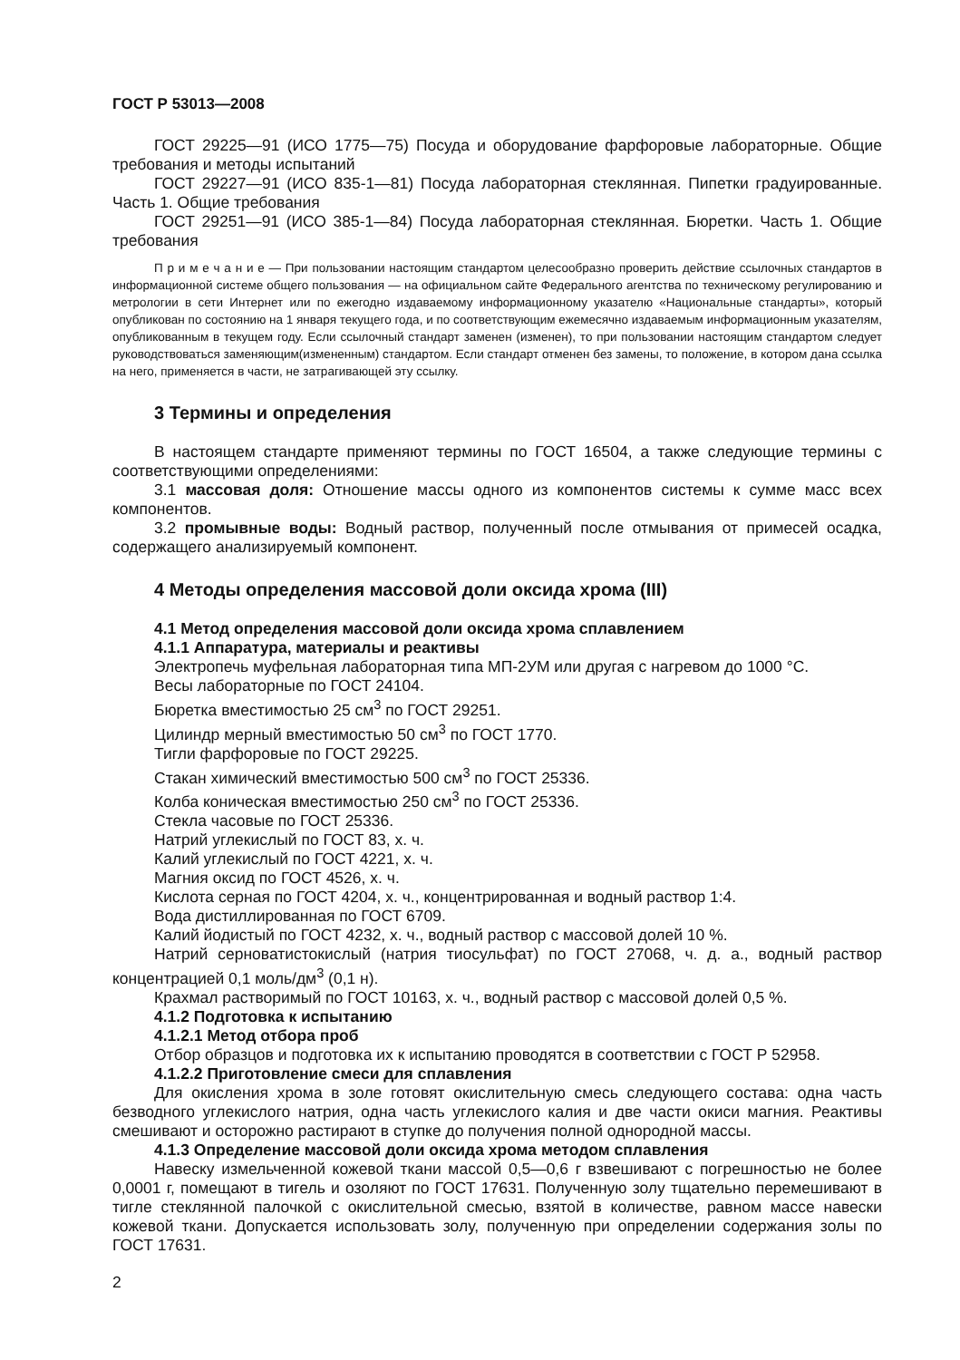ГОСТ Р 53013—2008
ГОСТ 29225—91 (ИСО 1775—75) Посуда и оборудование фарфоровые лабораторные. Общие требования и методы испытаний
ГОСТ 29227—91 (ИСО 835-1—81) Посуда лабораторная стеклянная. Пипетки градуированные. Часть 1. Общие требования
ГОСТ 29251—91 (ИСО 385-1—84) Посуда лабораторная стеклянная. Бюретки. Часть 1. Общие требования
П р и м е ч а н и е — При пользовании настоящим стандартом целесообразно проверить действие ссылочных стандартов в информационной системе общего пользования — на официальном сайте Федерального агентства по техническому регулированию и метрологии в сети Интернет или по ежегодно издаваемому информационному указателю «Национальные стандарты», который опубликован по состоянию на 1 января текущего года, и по соответствующим ежемесячно издаваемым информационным указателям, опубликованным в текущем году. Если ссылочный стандарт заменен (изменен), то при пользовании настоящим стандартом следует руководствоваться заменяющим(измененным) стандартом. Если стандарт отменен без замены, то положение, в котором дана ссылка на него, применяется в части, не затрагивающей эту ссылку.
3 Термины и определения
В настоящем стандарте применяют термины по ГОСТ 16504, а также следующие термины с соответствующими определениями:
3.1 массовая доля: Отношение массы одного из компонентов системы к сумме масс всех компонентов.
3.2 промывные воды: Водный раствор, полученный после отмывания от примесей осадка, содержащего анализируемый компонент.
4 Методы определения массовой доли оксида хрома (III)
4.1 Метод определения массовой доли оксида хрома сплавлением
4.1.1 Аппаратура, материалы и реактивы
Электропечь муфельная лабораторная типа МП-2УМ или другая с нагревом до 1000 °С.
Весы лабораторные по ГОСТ 24104.
Бюретка вместимостью 25 см<sup>3</sup> по ГОСТ 29251.
Цилиндр мерный вместимостью 50 см<sup>3</sup> по ГОСТ 1770.
Тигли фарфоровые по ГОСТ 29225.
Стакан химический вместимостью 500 см<sup>3</sup> по ГОСТ 25336.
Колба коническая вместимостью 250 см<sup>3</sup> по ГОСТ 25336.
Стекла часовые по ГОСТ 25336.
Натрий углекислый по ГОСТ 83, х. ч.
Калий углекислый по ГОСТ 4221, х. ч.
Магния оксид по ГОСТ 4526, х. ч.
Кислота серная по ГОСТ 4204, х. ч., концентрированная и водный раствор 1:4.
Вода дистиллированная по ГОСТ 6709.
Калий йодистый по ГОСТ 4232, х. ч., водный раствор с массовой долей 10 %.
Натрий серноватистокислый (натрия тиосульфат) по ГОСТ 27068, ч. д. а., водный раствор концентрацией 0,1 моль/дм<sup>3</sup> (0,1 н).
Крахмал растворимый по ГОСТ 10163, х. ч., водный раствор с массовой долей 0,5 %.
4.1.2 Подготовка к испытанию
4.1.2.1 Метод отбора проб
Отбор образцов и подготовка их к испытанию проводятся в соответствии с ГОСТ Р 52958.
4.1.2.2 Приготовление смеси для сплавления
Для окисления хрома в золе готовят окислительную смесь следующего состава: одна часть безводного углекислого натрия, одна часть углекислого калия и две части окиси магния. Реактивы смешивают и осторожно растирают в ступке до получения полной однородной массы.
4.1.3 Определение массовой доли оксида хрома методом сплавления
Навеску измельченной кожевой ткани массой 0,5—0,6 г взвешивают с погрешностью не более 0,0001 г, помещают в тигель и озоляют по ГОСТ 17631. Полученную золу тщательно перемешивают в тигле стеклянной палочкой с окислительной смесью, взятой в количестве, равном массе навески кожевой ткани. Допускается использовать золу, полученную при определении содержания золы по ГОСТ 17631.
2